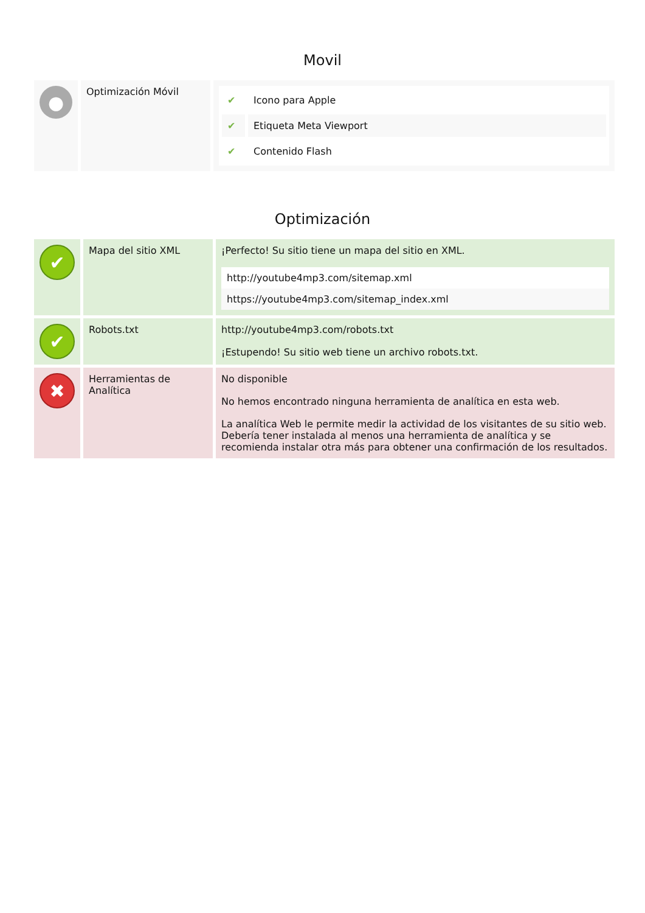Movil
| ● | Optimización Móvil | / ✔ / Icono para Apple / / ✔ / Etiqueta Meta Viewport / / ✔ / Contenido Flash / |
Optimización
| ✔ | Mapa del sitio XML | ¡Perfecto! Su sitio tiene un mapa del sitio en XML. http://youtube4mp3.com/sitemap.xml https://youtube4mp3.com/sitemap_index.xml |
| ✔ | Robots.txt | http://youtube4mp3.com/robots.txt ¡Estupendo! Su sitio web tiene un archivo robots.txt. |
| ✖ | Herramientas de Analítica | No disponible No hemos encontrado ninguna herramienta de analítica en esta web. La analítica Web le permite medir la actividad de los visitantes de su sitio web. Debería tener instalada al menos una herramienta de analítica y se recomienda instalar otra más para obtener una confirmación de los resultados. |